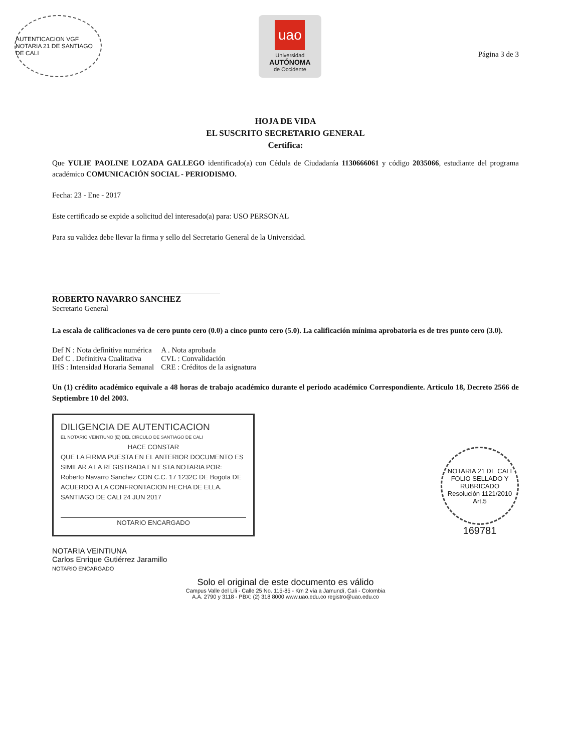AUTENTICACION VGF NOTARIA 21 DE SANTIAGO DE CALI
uao
Universidad
AUTÓNOMA
de Occidente
Página 3 de 3
HOJA DE VIDA
EL SUSCRITO SECRETARIO GENERAL
Certifica:
Que YULIE PAOLINE LOZADA GALLEGO identificado(a) con Cédula de Ciudadanía 1130666061 y código 2035066, estudiante del programa académico COMUNICACIÓN SOCIAL - PERIODISMO.
Fecha: 23 - Ene - 2017
Este certificado se expide a solicitud del interesado(a) para: USO PERSONAL
Para su validez debe llevar la firma y sello del Secretario General de la Universidad.
ROBERTO NAVARRO SANCHEZ
Secretario General
La escala de calificaciones va de cero punto cero (0.0) a cinco punto cero (5.0). La calificación mínima aprobatoria es de tres punto cero (3.0).
| Def N : Nota definitiva numérica | A . Nota aprobada |
| Def C . Definitiva Cualitativa | CVL : Convalidación |
| IHS : Intensidad Horaria Semanal | CRE : Créditos de la asignatura |
Un (1) crédito académico equivale a 48 horas de trabajo académico durante el periodo académico Correspondiente. Articulo 18, Decreto 2566 de Septiembre 10 del 2003.
DILIGENCIA DE AUTENTICACION
EL NOTARIO VEINTIUNO (E) DEL CIRCULO DE SANTIAGO DE CALI
HACE CONSTAR
QUE LA FIRMA PUESTA EN EL ANTERIOR DOCUMENTO ES SIMILAR A LA REGISTRADA EN ESTA NOTARIA POR: Roberto Navarro Sanchez CON C.C. 17 1232C DE Bogota DE ACUERDO A LA CONFRONTACION HECHA DE ELLA.
SANTIAGO DE CALI 24 JUN 2017
NOTARIO ENCARGADO
NOTARIA 21 DE CALI
FOLIO SELLADO Y RUBRICADO
Resolución 1121/2010 Art.5
169781
NOTARIA VEINTIUNA
Carlos Enrique Gutiérrez Jaramillo
NOTARIO ENCARGADO
Solo el original de este documento es válido
Campus Valle del Lili - Calle 25 No. 115-85 - Km 2 vía a Jamundí, Cali - Colombia
A.A. 2790 y 3118 - PBX: (2) 318 8000 www.uao.edu.co registro@uao.edu.co